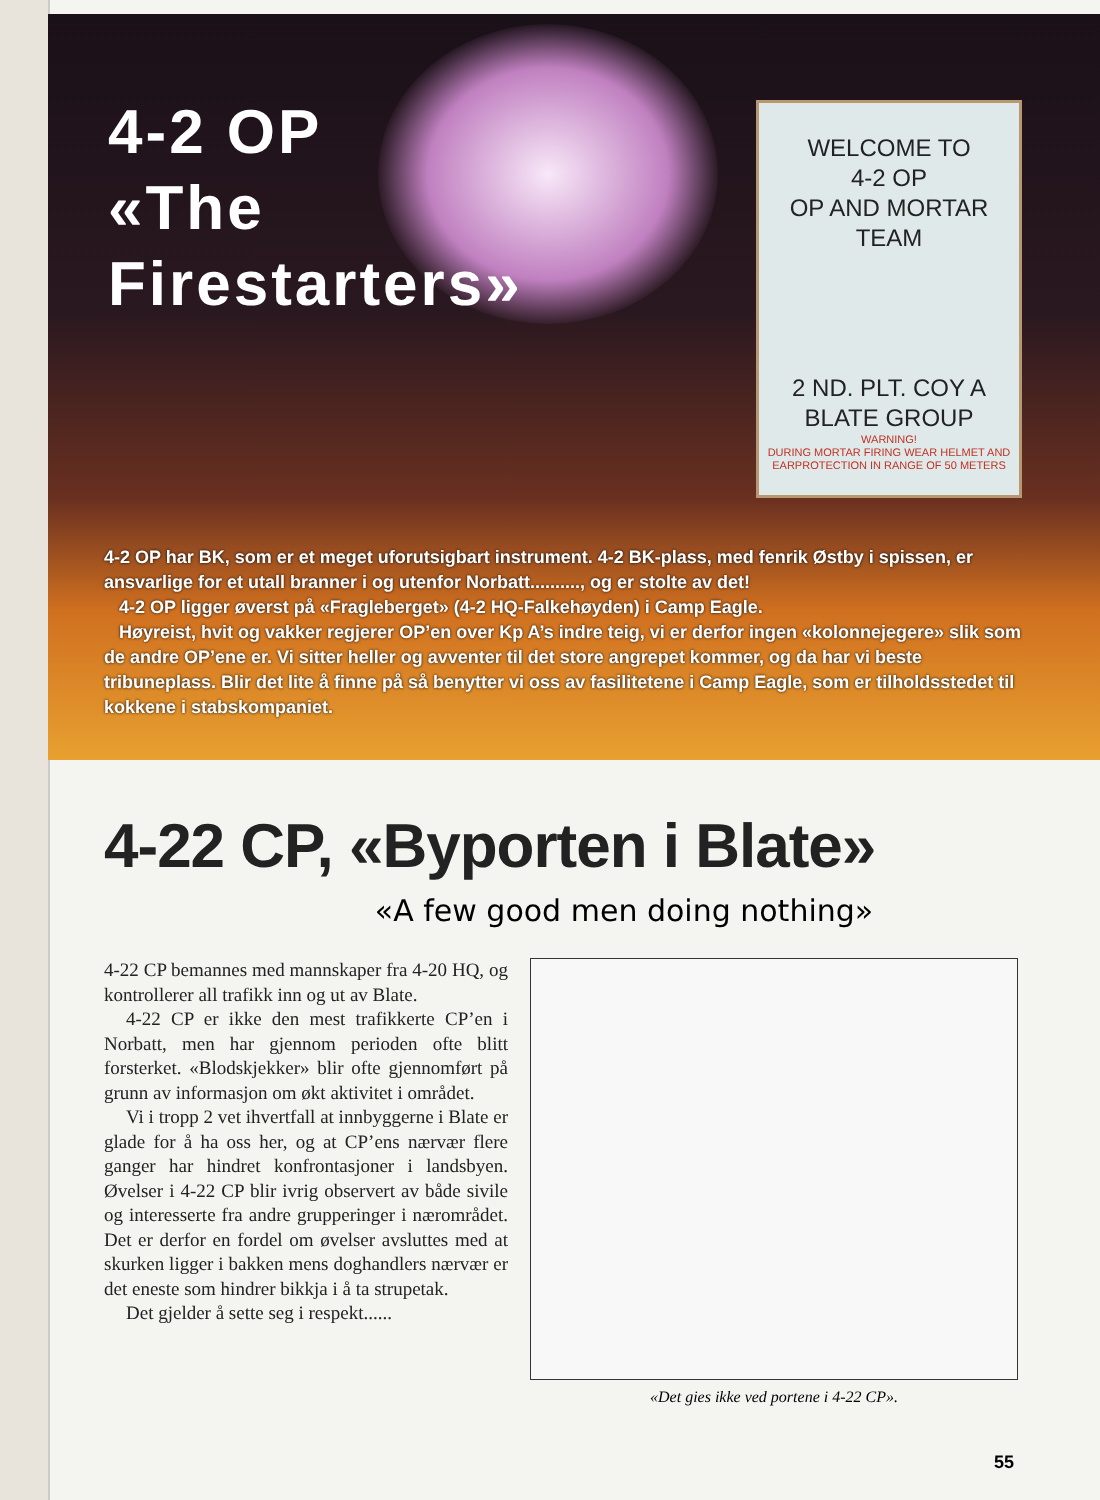4-2 OP
«The
Firestarters»
WELCOME TO
4-2 OP
OP AND MORTAR TEAM
2 ND. PLT. COY A
BLATE GROUP
WARNING!
DURING MORTAR FIRING WEAR HELMET AND EARPROTECTION IN RANGE OF 50 METERS
4-2 OP har BK, som er et meget uforutsigbart instrument. 4-2 BK-plass, med fenrik Østby i spissen, er ansvarlige for et utall branner i og utenfor Norbatt.........., og er stolte av det!
4-2 OP ligger øverst på «Fragleberget» (4-2 HQ-Falkehøyden) i Camp Eagle.
Høyreist, hvit og vakker regjerer OP’en over Kp A’s indre teig, vi er derfor ingen «kolon­nejegere» slik som de andre OP’ene er. Vi sitter heller og avventer til det store angrepet kommer, og da har vi beste tribuneplass. Blir det lite å finne på så benytter vi oss av fasili­tetene i Camp Eagle, som er tilholdsstedet til kokkene i stabskompaniet.
4-22 CP, «Byporten i Blate»
«A few good men doing nothing»
4-22 CP bemannes med mannskaper fra 4-20 HQ, og kontrollerer all trafikk inn og ut av Blate.
4-22 CP er ikke den mest trafikkerte CP’en i Norbatt, men har gjennom perioden ofte blitt forsterket. «Blodskjekker» blir ofte gjennom­ført på grunn av informasjon om økt aktivitet i området.
Vi i tropp 2 vet ihvertfall at innbyggerne i Blate er glade for å ha oss her, og at CP’ens nærvær flere ganger har hindret konfrontasjo­ner i landsbyen. Øvelser i 4-22 CP blir ivrig ob­servert av både sivile og interesserte fra andre grupperinger i nærområdet. Det er derfor en fordel om øvelser avsluttes med at skurken lig­ger i bakken mens doghandlers nærvær er det eneste som hindrer bikkja i å ta strupetak.
Det gjelder å sette seg i respekt......
«Det gies ikke ved portene i 4-22 CP».
55